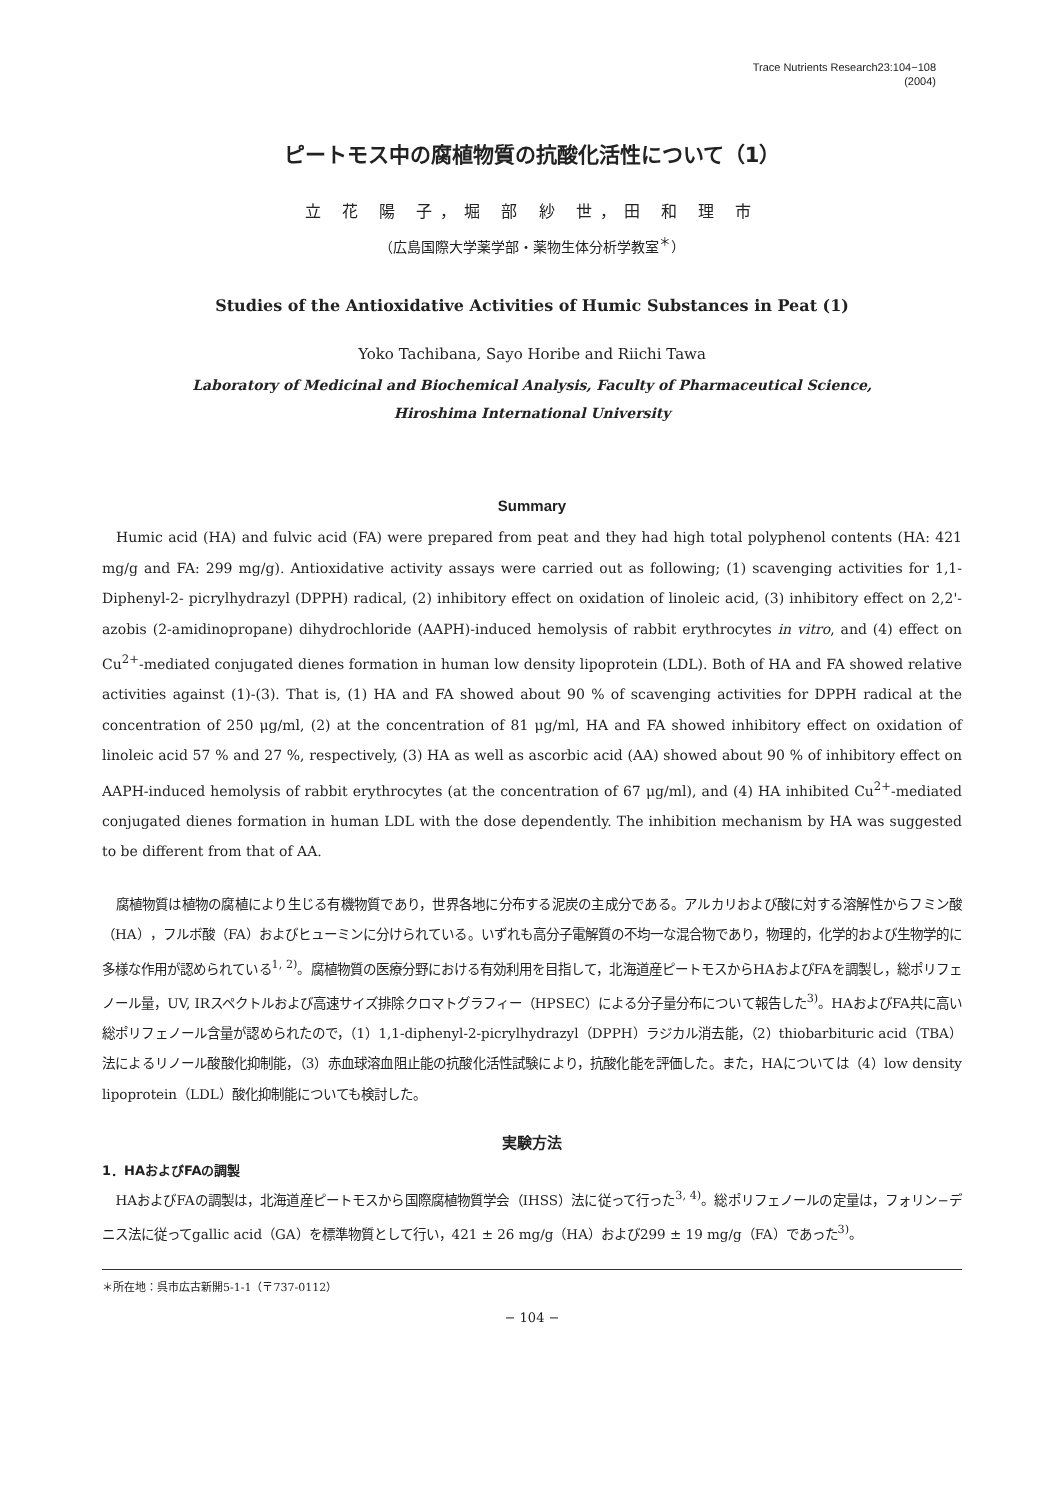Trace Nutrients Research23:104−108
(2004)
ピートモス中の腐植物質の抗酸化活性について（1）
立 花 陽 子，堀 部 紗 世，田 和 理 市
（広島国際大学薬学部・薬物生体分析学教室<sup>＊</sup>）
Studies of the Antioxidative Activities of Humic Substances in Peat (1)
Yoko Tachibana, Sayo Horibe and Riichi Tawa
Laboratory of Medicinal and Biochemical Analysis, Faculty of Pharmaceutical Science,
Hiroshima International University
Summary
Humic acid (HA) and fulvic acid (FA) were prepared from peat and they had high total polyphenol contents (HA: 421 mg/g and FA: 299 mg/g). Antioxidative activity assays were carried out as following; (1) scavenging activities for 1,1-Diphenyl-2- picrylhydrazyl (DPPH) radical, (2) inhibitory effect on oxidation of linoleic acid, (3) inhibitory effect on 2,2'-azobis (2-amidinopropane) dihydrochloride (AAPH)-induced hemolysis of rabbit erythrocytes in vitro, and (4) effect on Cu<sup>2+</sup>-mediated conjugated dienes formation in human low density lipoprotein (LDL). Both of HA and FA showed relative activities against (1)-(3). That is, (1) HA and FA showed about 90 % of scavenging activities for DPPH radical at the concentration of 250 μg/ml, (2) at the concentration of 81 μg/ml, HA and FA showed inhibitory effect on oxidation of linoleic acid 57 % and 27 %, respectively, (3) HA as well as ascorbic acid (AA) showed about 90 % of inhibitory effect on AAPH-induced hemolysis of rabbit erythrocytes (at the concentration of 67 μg/ml), and (4) HA inhibited Cu<sup>2+</sup>-mediated conjugated dienes formation in human LDL with the dose dependently. The inhibition mechanism by HA was suggested to be different from that of AA.
腐植物質は植物の腐植により生じる有機物質であり，世界各地に分布する泥炭の主成分である。アルカリおよび酸に対する溶解性からフミン酸（HA），フルボ酸（FA）およびヒューミンに分けられている。いずれも高分子電解質の不均一な混合物であり，物理的，化学的および生物学的に多様な作用が認められている<sup>1, 2)</sup>。腐植物質の医療分野における有効利用を目指して，北海道産ピートモスからHAおよびFAを調製し，総ポリフェノール量，UV, IRスペクトルおよび高速サイズ排除クロマトグラフィー（HPSEC）による分子量分布について報告した<sup>3)</sup>。HAおよびFA共に高い総ポリフェノール含量が認められたので，（1）1,1-diphenyl-2-picrylhydrazyl（DPPH）ラジカル消去能，（2）thiobarbituric acid（TBA）法によるリノール酸酸化抑制能，（3）赤血球溶血阻止能の抗酸化活性試験により，抗酸化能を評価した。また，HAについては（4）low density lipoprotein（LDL）酸化抑制能についても検討した。
実験方法
1．HAおよびFAの調製
HAおよびFAの調製は，北海道産ピートモスから国際腐植物質学会（IHSS）法に従って行った<sup>3, 4)</sup>。総ポリフェノールの定量は，フォリン−デニス法に従ってgallic acid（GA）を標準物質として行い，421 ± 26 mg/g（HA）および299 ± 19 mg/g（FA）であった<sup>3)</sup>。
＊所在地：呉市広古新開5-1-1（〒737-0112）
− 104 −